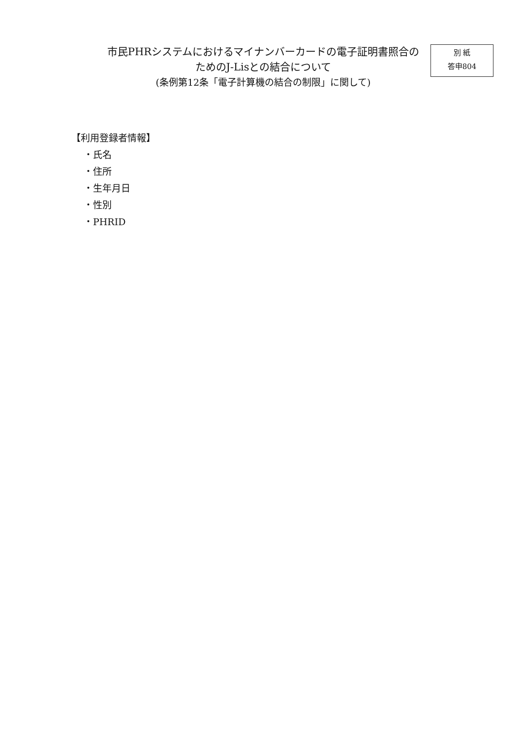市民PHRシステムにおけるマイナンバーカードの電子証明書照合の
ためのJ-Lisとの結合について
(条例第12条「電子計算機の結合の制限」に関して)
別 紙
答申804
【利用登録者情報】
・氏名
・住所
・生年月日
・性別
・PHRID